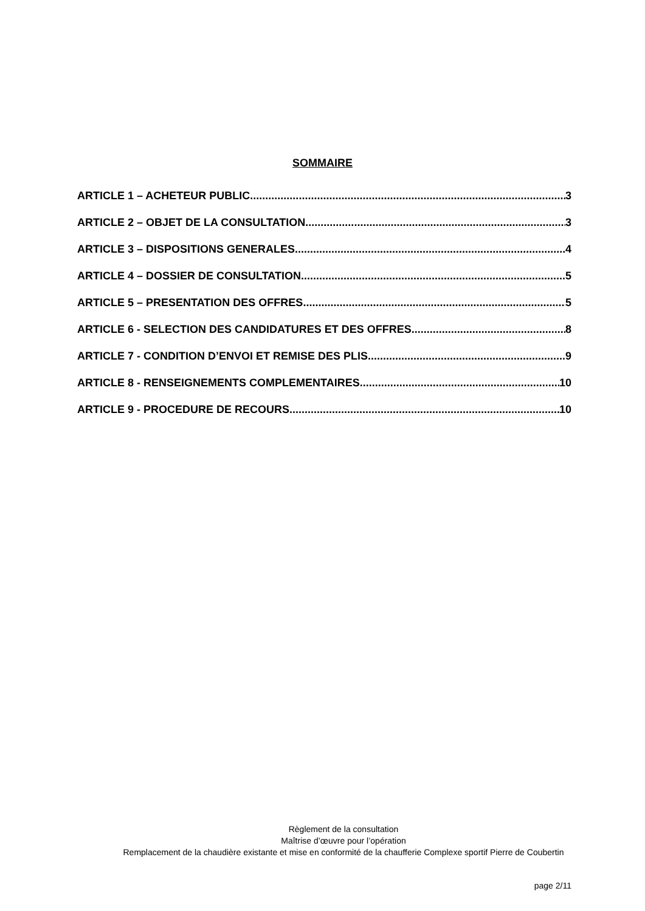SOMMAIRE
ARTICLE 1 – ACHETEUR PUBLIC 3
ARTICLE 2 – OBJET DE LA CONSULTATION 3
ARTICLE 3 – DISPOSITIONS GENERALES 4
ARTICLE 4 – DOSSIER DE CONSULTATION 5
ARTICLE 5 – PRESENTATION DES OFFRES 5
ARTICLE 6 - SELECTION DES CANDIDATURES ET DES OFFRES 8
ARTICLE 7 - CONDITION D’ENVOI ET REMISE DES PLIS 9
ARTICLE 8 - RENSEIGNEMENTS COMPLEMENTAIRES 10
ARTICLE 9 - PROCEDURE DE RECOURS 10
Règlement de la consultation
Maîtrise d’œuvre pour l’opération
Remplacement de la chaudière existante et mise en conformité de la chaufferie Complexe sportif Pierre de Coubertin
page 2/11